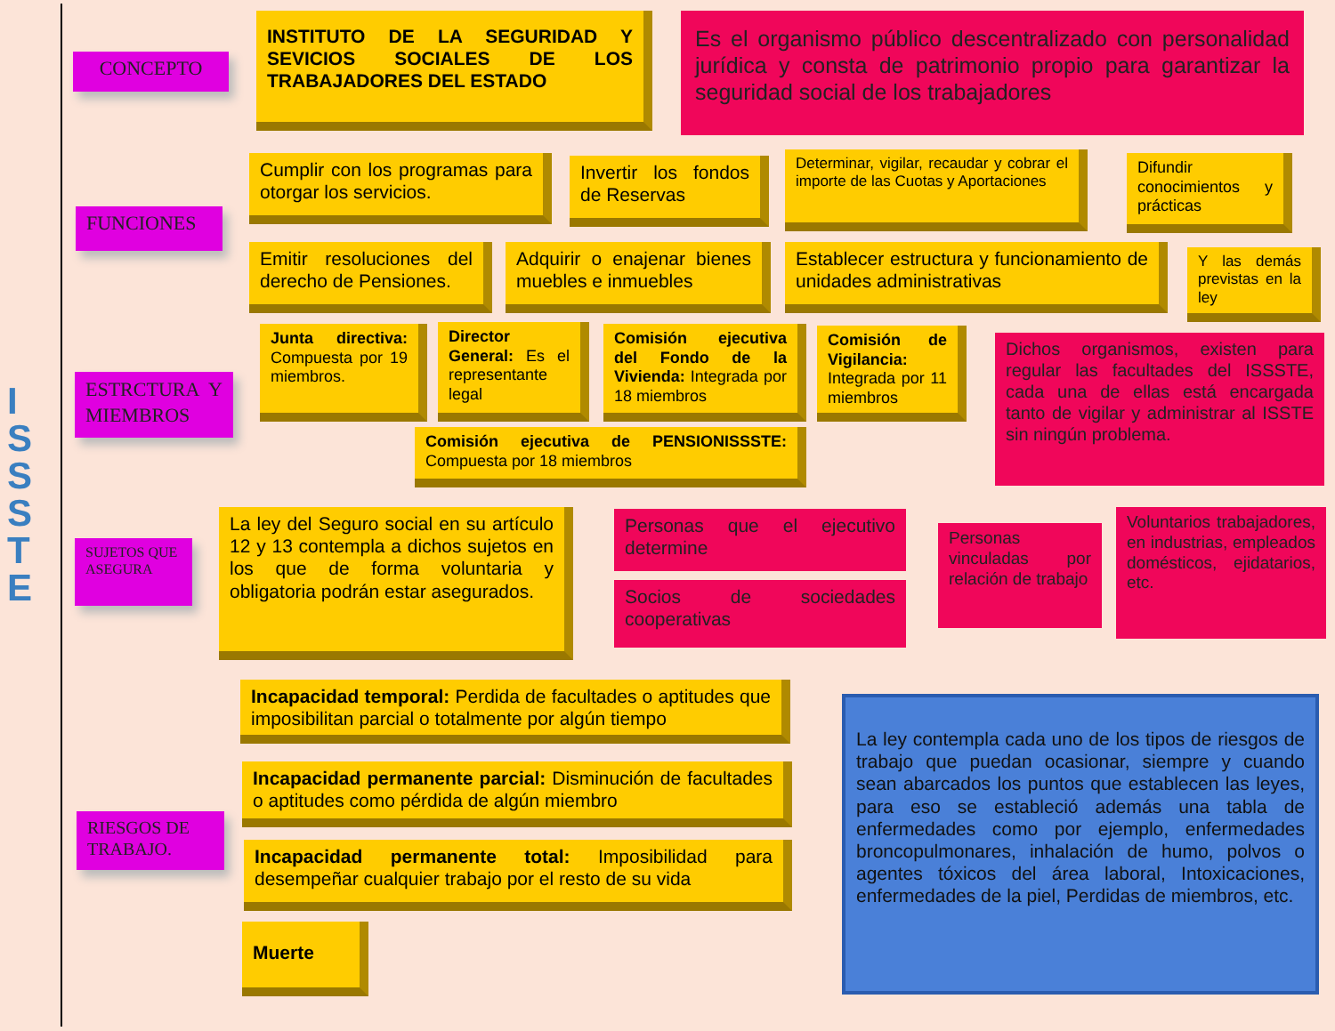I
S
S
S
T
E
CONCEPTO
INSTITUTO DE LA SEGURIDAD Y SEVICIOS SOCIALES DE LOS TRABAJADORES DEL ESTADO
Es el organismo público descentralizado con personalidad jurídica y consta de patrimonio propio para garantizar la seguridad social de los trabajadores
FUNCIONES
Cumplir con los programas para otorgar los servicios.
Invertir los fondos de Reservas
Determinar, vigilar, recaudar y cobrar el importe de las Cuotas y Aportaciones
Difundir conocimientos y prácticas
Emitir resoluciones del derecho de Pensiones.
Adquirir o enajenar bienes muebles e inmuebles
Establecer estructura y funcionamiento de unidades administrativas
Y las demás previstas en la ley
ESTRCTURA Y MIEMBROS
Junta directiva: Compuesta por 19 miembros.
Director General: Es el representante legal
Comisión ejecutiva del Fondo de la Vivienda: Integrada por 18 miembros
Comisión de Vigilancia: Integrada por 11 miembros
Comisión ejecutiva de PENSIONISSSTE: Compuesta por 18 miembros
Dichos organismos, existen para regular las facultades del ISSSTE, cada una de ellas está encargada tanto de vigilar y administrar al ISSTE sin ningún problema.
SUJETOS QUE ASEGURA
La ley del Seguro social en su artículo 12 y 13 contempla a dichos sujetos en los que de forma voluntaria y obligatoria podrán estar asegurados.
Personas que el ejecutivo determine
Socios de sociedades cooperativas
Personas vinculadas por relación de trabajo
Voluntarios trabajadores, en industrias, empleados domésticos, ejidatarios, etc.
RIESGOS DE TRABAJO.
Incapacidad temporal: Perdida de facultades o aptitudes que imposibilitan parcial o totalmente por algún tiempo
Incapacidad permanente parcial: Disminución de facultades o aptitudes como pérdida de algún miembro
Incapacidad permanente total: Imposibilidad para desempeñar cualquier trabajo por el resto de su vida
Muerte
La ley contempla cada uno de los tipos de riesgos de trabajo que puedan ocasionar, siempre y cuando sean abarcados los puntos que establecen las leyes, para eso se estableció además una tabla de enfermedades como por ejemplo, enfermedades broncopulmonares, inhalación de humo, polvos o agentes tóxicos del área laboral, Intoxicaciones, enfermedades de la piel, Perdidas de miembros, etc.